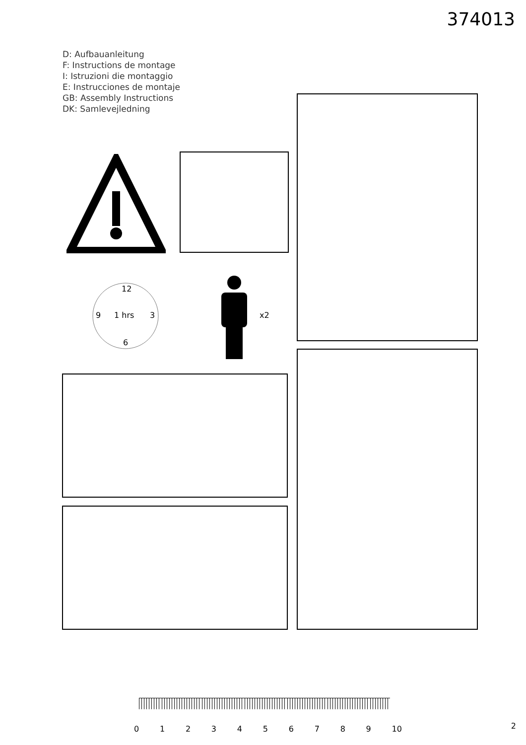374013
D: Aufbauanleitung
F: Instructions de montage
I: Istruzioni die montaggio
E: Instrucciones de montaje
GB: Assembly Instructions
DK: Samlevejledning
1 hrs
9 3
12
6
x2
0123456789 10 2